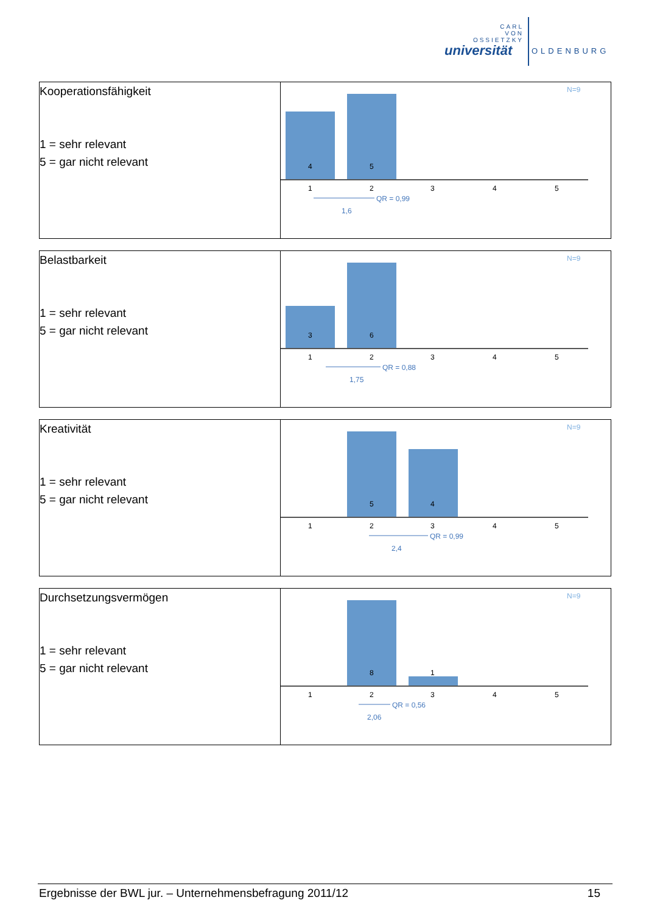CARL
VON
OSSIETZKY
universität OLDENBURG
| Kooperationsfähigkeit 1 = sehr relevant 5 = gar nicht relevant | N=9 4 5 1 2 3 4 5 QR = 0,99 1,6 |
| Belastbarkeit 1 = sehr relevant 5 = gar nicht relevant | N=9 3 6 1 2 3 4 5 QR = 0,88 1,75 |
| Kreativität 1 = sehr relevant 5 = gar nicht relevant | N=9 5 4 1 2 3 4 5 QR = 0,99 2,4 |
| Durchsetzungsvermögen 1 = sehr relevant 5 = gar nicht relevant | N=9 8 1 1 2 3 4 5 QR = 0,56 2,06 |
Ergebnisse der BWL jur. – Unternehmensbefragung 2011/12 15